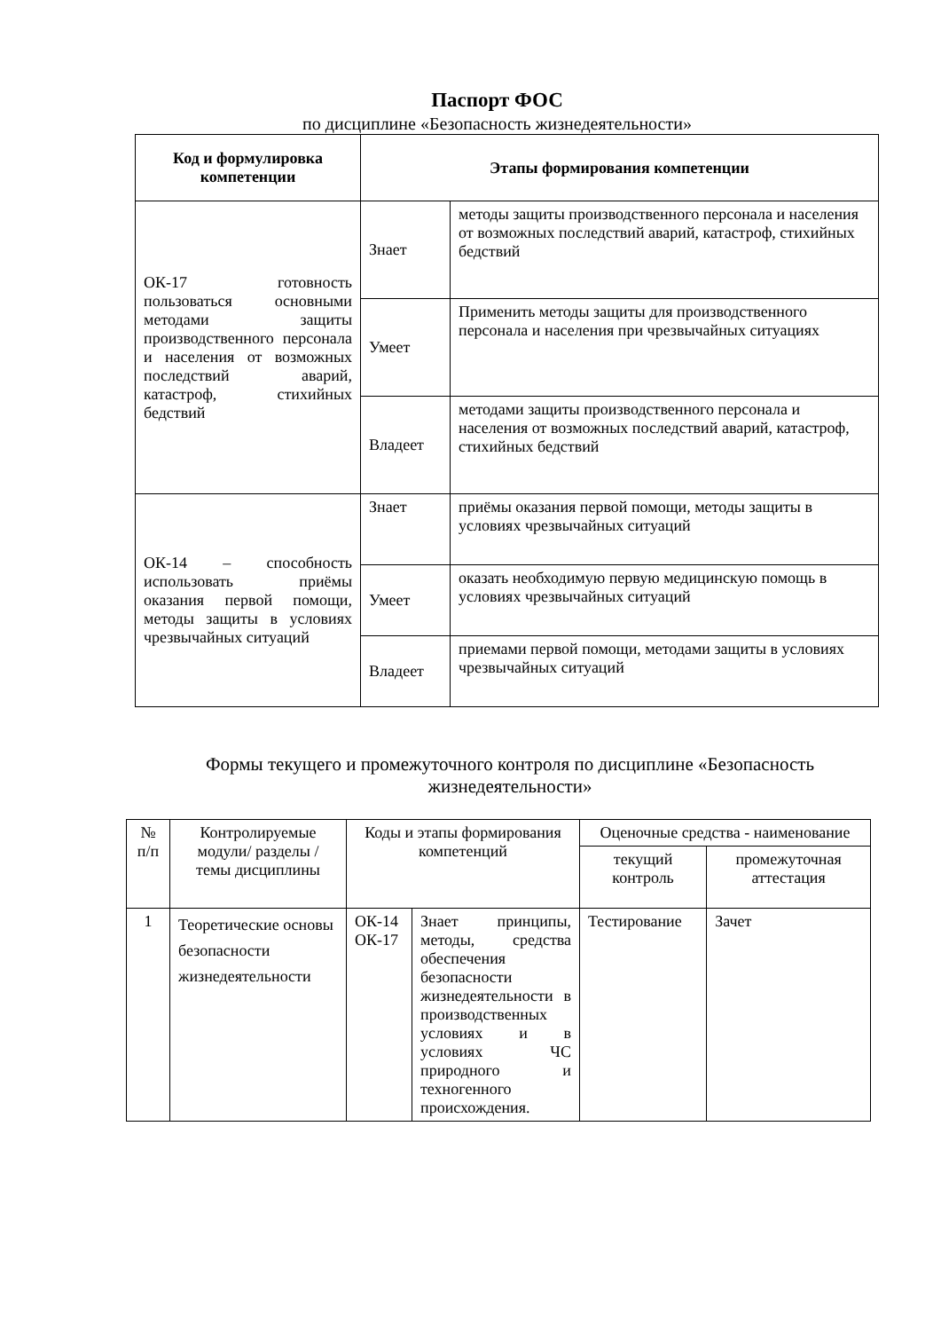Паспорт ФОС
по дисциплине «Безопасность жизнедеятельности»
| Код и формулировка компетенции | Этапы формирования компетенции | |
| --- | --- | --- |
| ОК-17 готовность пользоваться основными методами защиты производственного персонала и населения от возможных последствий аварий, катастроф, стихийных бедствий | Знает | методы защиты производственного персонала и населения от возможных последствий аварий, катастроф, стихийных бедствий |
| | Умеет | Применить методы защиты для производственного персонала и населения при чрезвычайных ситуациях |
| | Владеет | методами защиты производственного персонала и населения от возможных последствий аварий, катастроф, стихийных бедствий |
| ОК-14 – способность использовать приёмы оказания первой помощи, методы защиты в условиях чрезвычайных ситуаций | Знает | приёмы оказания первой помощи, методы защиты в условиях чрезвычайных ситуаций |
| | Умеет | оказать необходимую первую медицинскую помощь в условиях чрезвычайных ситуаций |
| | Владеет | приемами первой помощи, методами защиты в условиях чрезвычайных ситуаций |
Формы текущего и промежуточного контроля по дисциплине «Безопасность жизнедеятельности»
| № п/п | Контролируемые модули/ разделы / темы дисциплины | Коды и этапы формирования компетенций | | Оценочные средства - наименование | |
| --- | --- | --- | --- | --- | --- |
| | | | | текущий контроль | промежуточная аттестация |
| 1 | Теоретические основы безопасности жизнедеятельности | ОК-14 ОК-17 | Знает принципы, методы, средства обеспечения безопасности жизнедеятельности в производственных условиях и в условиях ЧС природного и техногенного происхождения. | Тестирование | Зачет |